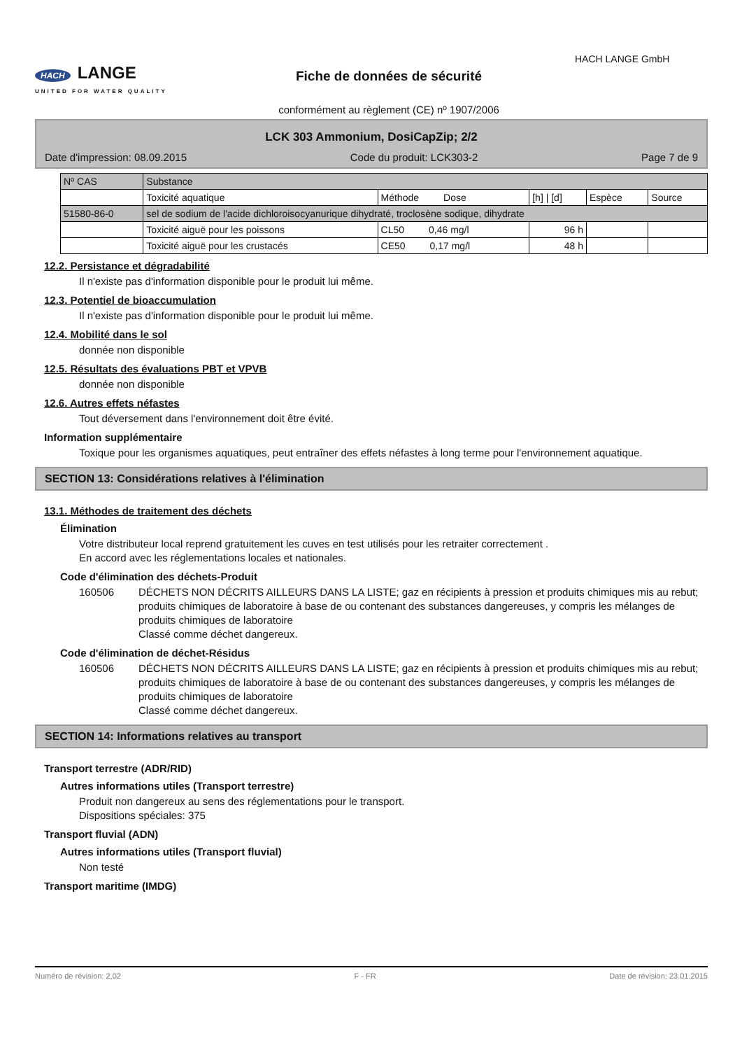HACH LANGE
UNITED FOR WATER QUALITY
Fiche de données de sécurité
conformément au règlement (CE) nº 1907/2006
HACH LANGE GmbH
LCK 303 Ammonium, DosiCapZip; 2/2
Date d'impression: 08.09.2015 Code du produit: LCK303-2 Page 7 de 9
| Nº CAS | Substance | | | | |
| --- | --- | --- | --- | --- | --- |
| | Toxicité aquatique | Méthode Dose | [h] / [d] | Espèce | Source |
| 51580-86-0 | sel de sodium de l'acide dichloroisocyanurique dihydraté, troclosène sodique, dihydrate | | | | |
| | Toxicité aiguë pour les poissons | CL50 0,46 mg/l | 96 h | | |
| | Toxicité aiguë pour les crustacés | CE50 0,17 mg/l | 48 h | | |
12.2. Persistance et dégradabilité
Il n'existe pas d'information disponible pour le produit lui même.
12.3. Potentiel de bioaccumulation
Il n'existe pas d'information disponible pour le produit lui même.
12.4. Mobilité dans le sol
donnée non disponible
12.5. Résultats des évaluations PBT et VPVB
donnée non disponible
12.6. Autres effets néfastes
Tout déversement dans l'environnement doit être évité.
Information supplémentaire
Toxique pour les organismes aquatiques, peut entraîner des effets néfastes à long terme pour l'environnement aquatique.
SECTION 13: Considérations relatives à l'élimination
13.1. Méthodes de traitement des déchets
Élimination
Votre distributeur local reprend gratuitement les cuves en test utilisés pour les retraiter correctement .
En accord avec les réglementations locales et nationales.
Code d'élimination des déchets-Produit
160506 DÉCHETS NON DÉCRITS AILLEURS DANS LA LISTE; gaz en récipients à pression et produits chimiques mis au rebut; produits chimiques de laboratoire à base de ou contenant des substances dangereuses, y compris les mélanges de produits chimiques de laboratoire
Classé comme déchet dangereux.
Code d'élimination de déchet-Résidus
160506 DÉCHETS NON DÉCRITS AILLEURS DANS LA LISTE; gaz en récipients à pression et produits chimiques mis au rebut; produits chimiques de laboratoire à base de ou contenant des substances dangereuses, y compris les mélanges de produits chimiques de laboratoire
Classé comme déchet dangereux.
SECTION 14: Informations relatives au transport
Transport terrestre (ADR/RID)
Autres informations utiles (Transport terrestre)
Produit non dangereux au sens des réglementations pour le transport.
Dispositions spéciales: 375
Transport fluvial (ADN)
Autres informations utiles (Transport fluvial)
Non testé
Transport maritime (IMDG)
Numéro de révision: 2,02 F - FR Date de révision: 23.01.2015